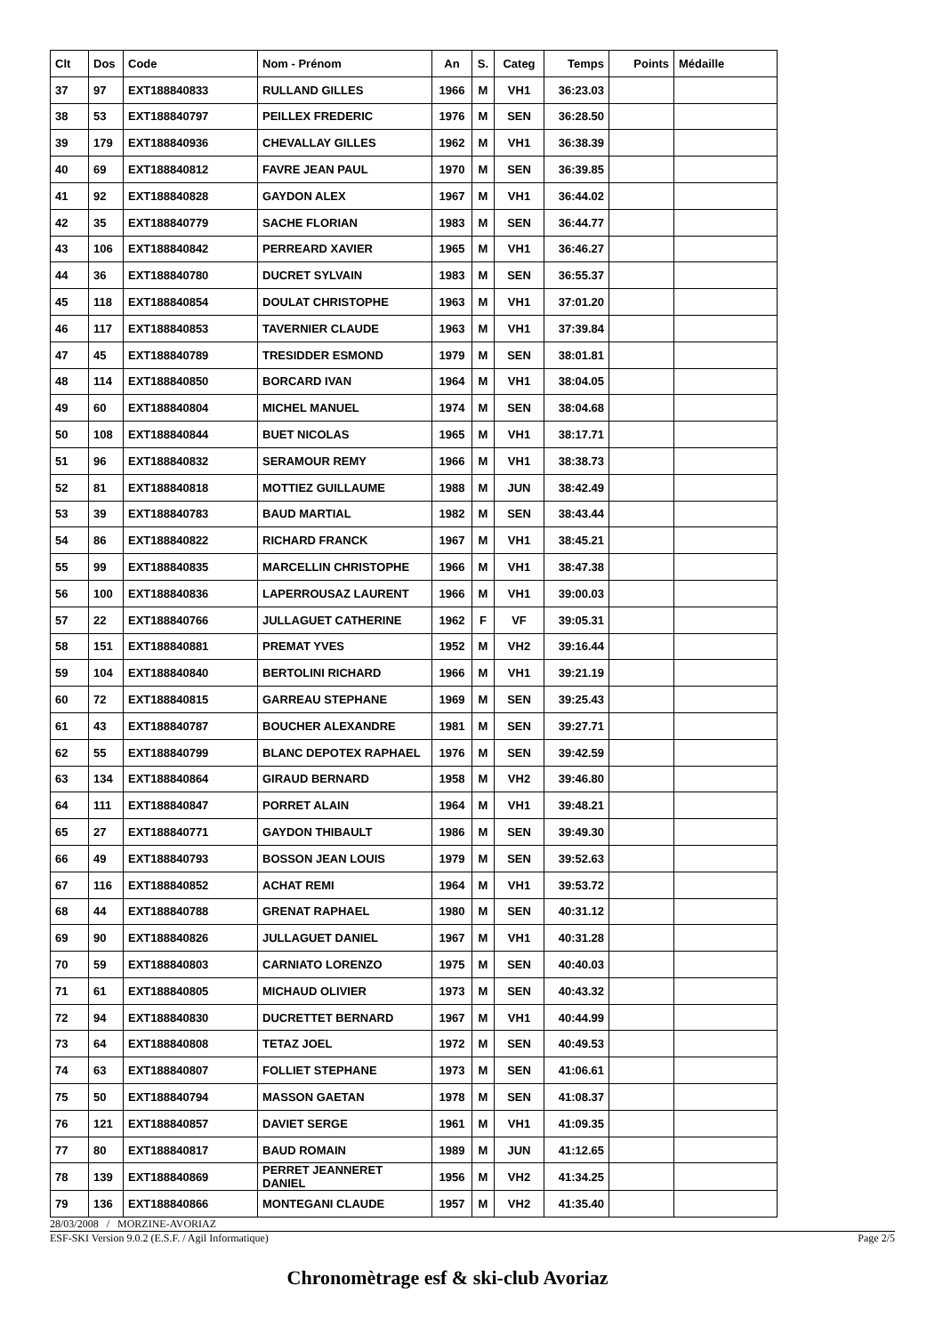| Clt | Dos | Code | Nom - Prénom | An | S. | Categ | Temps | Points | Médaille |
| --- | --- | --- | --- | --- | --- | --- | --- | --- | --- |
| 37 | 97 | EXT188840833 | RULLAND GILLES | 1966 | M | VH1 | 36:23.03 | | |
| 38 | 53 | EXT188840797 | PEILLEX FREDERIC | 1976 | M | SEN | 36:28.50 | | |
| 39 | 179 | EXT188840936 | CHEVALLAY GILLES | 1962 | M | VH1 | 36:38.39 | | |
| 40 | 69 | EXT188840812 | FAVRE JEAN PAUL | 1970 | M | SEN | 36:39.85 | | |
| 41 | 92 | EXT188840828 | GAYDON ALEX | 1967 | M | VH1 | 36:44.02 | | |
| 42 | 35 | EXT188840779 | SACHE FLORIAN | 1983 | M | SEN | 36:44.77 | | |
| 43 | 106 | EXT188840842 | PERREARD XAVIER | 1965 | M | VH1 | 36:46.27 | | |
| 44 | 36 | EXT188840780 | DUCRET SYLVAIN | 1983 | M | SEN | 36:55.37 | | |
| 45 | 118 | EXT188840854 | DOULAT CHRISTOPHE | 1963 | M | VH1 | 37:01.20 | | |
| 46 | 117 | EXT188840853 | TAVERNIER CLAUDE | 1963 | M | VH1 | 37:39.84 | | |
| 47 | 45 | EXT188840789 | TRESIDDER ESMOND | 1979 | M | SEN | 38:01.81 | | |
| 48 | 114 | EXT188840850 | BORCARD IVAN | 1964 | M | VH1 | 38:04.05 | | |
| 49 | 60 | EXT188840804 | MICHEL MANUEL | 1974 | M | SEN | 38:04.68 | | |
| 50 | 108 | EXT188840844 | BUET NICOLAS | 1965 | M | VH1 | 38:17.71 | | |
| 51 | 96 | EXT188840832 | SERAMOUR REMY | 1966 | M | VH1 | 38:38.73 | | |
| 52 | 81 | EXT188840818 | MOTTIEZ GUILLAUME | 1988 | M | JUN | 38:42.49 | | |
| 53 | 39 | EXT188840783 | BAUD MARTIAL | 1982 | M | SEN | 38:43.44 | | |
| 54 | 86 | EXT188840822 | RICHARD FRANCK | 1967 | M | VH1 | 38:45.21 | | |
| 55 | 99 | EXT188840835 | MARCELLIN CHRISTOPHE | 1966 | M | VH1 | 38:47.38 | | |
| 56 | 100 | EXT188840836 | LAPERROUSAZ LAURENT | 1966 | M | VH1 | 39:00.03 | | |
| 57 | 22 | EXT188840766 | JULLAGUET CATHERINE | 1962 | F | VF | 39:05.31 | | |
| 58 | 151 | EXT188840881 | PREMAT YVES | 1952 | M | VH2 | 39:16.44 | | |
| 59 | 104 | EXT188840840 | BERTOLINI RICHARD | 1966 | M | VH1 | 39:21.19 | | |
| 60 | 72 | EXT188840815 | GARREAU STEPHANE | 1969 | M | SEN | 39:25.43 | | |
| 61 | 43 | EXT188840787 | BOUCHER ALEXANDRE | 1981 | M | SEN | 39:27.71 | | |
| 62 | 55 | EXT188840799 | BLANC DEPOTEX RAPHAEL | 1976 | M | SEN | 39:42.59 | | |
| 63 | 134 | EXT188840864 | GIRAUD BERNARD | 1958 | M | VH2 | 39:46.80 | | |
| 64 | 111 | EXT188840847 | PORRET ALAIN | 1964 | M | VH1 | 39:48.21 | | |
| 65 | 27 | EXT188840771 | GAYDON THIBAULT | 1986 | M | SEN | 39:49.30 | | |
| 66 | 49 | EXT188840793 | BOSSON JEAN LOUIS | 1979 | M | SEN | 39:52.63 | | |
| 67 | 116 | EXT188840852 | ACHAT REMI | 1964 | M | VH1 | 39:53.72 | | |
| 68 | 44 | EXT188840788 | GRENAT RAPHAEL | 1980 | M | SEN | 40:31.12 | | |
| 69 | 90 | EXT188840826 | JULLAGUET DANIEL | 1967 | M | VH1 | 40:31.28 | | |
| 70 | 59 | EXT188840803 | CARNIATO LORENZO | 1975 | M | SEN | 40:40.03 | | |
| 71 | 61 | EXT188840805 | MICHAUD OLIVIER | 1973 | M | SEN | 40:43.32 | | |
| 72 | 94 | EXT188840830 | DUCRETTET BERNARD | 1967 | M | VH1 | 40:44.99 | | |
| 73 | 64 | EXT188840808 | TETAZ JOEL | 1972 | M | SEN | 40:49.53 | | |
| 74 | 63 | EXT188840807 | FOLLIET STEPHANE | 1973 | M | SEN | 41:06.61 | | |
| 75 | 50 | EXT188840794 | MASSON GAETAN | 1978 | M | SEN | 41:08.37 | | |
| 76 | 121 | EXT188840857 | DAVIET SERGE | 1961 | M | VH1 | 41:09.35 | | |
| 77 | 80 | EXT188840817 | BAUD ROMAIN | 1989 | M | JUN | 41:12.65 | | |
| 78 | 139 | EXT188840869 | PERRET JEANNERET DANIEL | 1956 | M | VH2 | 41:34.25 | | |
| 79 | 136 | EXT188840866 | MONTEGANI CLAUDE | 1957 | M | VH2 | 41:35.40 | | |
28/03/2008 / MORZINE-AVORIAZ
ESF-SKI Version 9.0.2 (E.S.F. / Agil Informatique) Page 2/5
Chronomètrage esf & ski-club Avoriaz